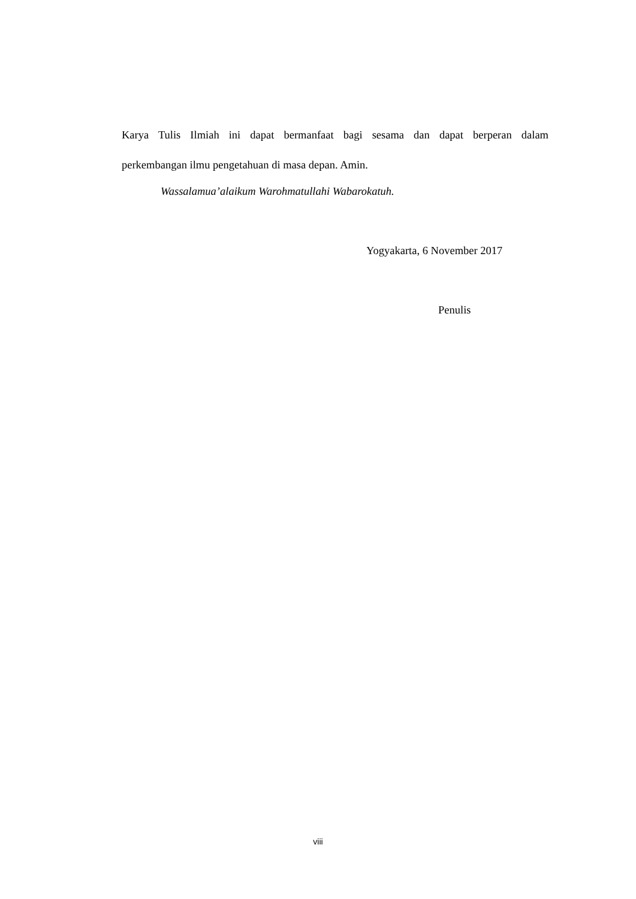Karya Tulis Ilmiah ini dapat bermanfaat bagi sesama dan dapat berperan dalam
perkembangan ilmu pengetahuan di masa depan. Amin.
Wassalamua’alaikum Warohmatullahi Wabarokatuh.
Yogyakarta, 6 November 2017
Penulis
viii